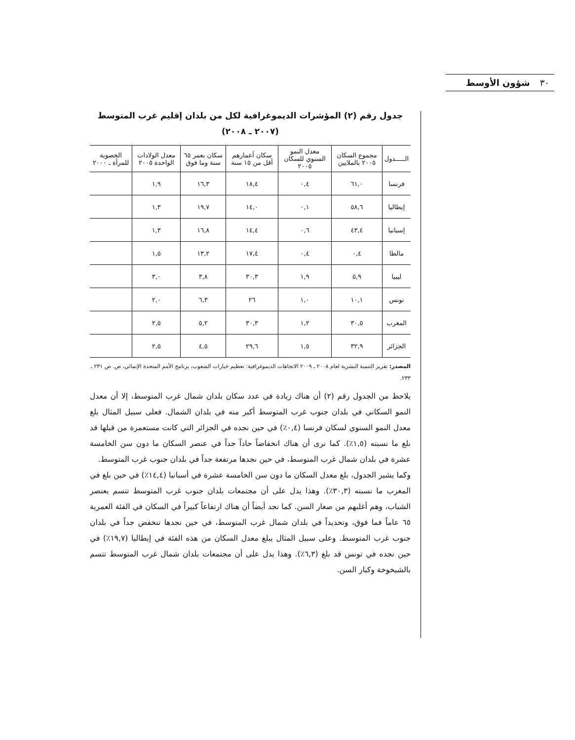٣٠ شؤون الأوسط
جدول رقم (٢) المؤشرات الديموغرافية لكل من بلدان إقليم غرب المتوسط
(٢٠٠٧ ـ ٢٠٠٨)
| الـــــدول | مجموع السكان ٢٠٠٥ بالملايين | معدل النمو السنوي للسكان ٢٠٠٥ | سكان أعمارهم أقل من ١٥ سنة | سكان بعمر ٦٥ سنة وما فوق | معدل الولادات الواحدة ٢٠٠٥ | الخصوبة للمرأة ـ ٢٠٠٠ |
| --- | --- | --- | --- | --- | --- | --- |
| فرنسا | ٦١,٠ | ٠,٤ | ١٨,٤ | ١٦,٣ | ١,٩ | |
| إيطاليا | ٥٨,٦ | ٠,١ | ١٤,٠ | ١٩,٧ | ١,٣ | |
| إسبانيا | ٤٣,٤ | ٠,٦ | ١٤,٤ | ١٦,٨ | ١,٣ | |
| مالطا | ٠,٤ | ٠,٤ | ١٧,٤ | ١٣,٢ | ١,٥ | |
| ليبيا | ٥,٩ | ١,٩ | ٣٠,٣ | ٣,٨ | ٣,٠ | |
| تونس | ١٠,١ | ١,٠ | ٢٦ | ٦,٣ | ٢,٠ | |
| المغرب | ٣٠,٥ | ١,٢ | ٣٠,٣ | ٥,٢ | ٢,٥ | |
| الجزائر | ٣٢,٩ | ١,٥ | ٢٩,٦ | ٤,٥ | ٢,٥ | |
المصدر: تقرير التنمية البشرية لعام ٢٠٠٨ ـ ٢٠٠٩ الاتجاهات الديموغرافية: تعظيم خيارات الشعوب، برنامج الأمم المتحدة الإنمائي، ص. ص ٢٣١ ـ ٢٣٣.
يلاحظ من الجدول رقم (٢) أن هناك زيادة في عدد سكان بلدان شمال غرب المتوسط، إلا أن معدل النمو السكاني في بلدان جنوب غرب المتوسط أكبر منه في بلدان الشمال. فعلى سبيل المثال بلغ معدل النمو السنوي لسكان فرنسا (٠,٤٪) في حين نجده في الجزائر التي كانت مستعمرة من قبلها قد بلغ ما نسبته (١,٥٪). كما نرى أن هناك انخفاضاً حاداً جداً في عنصر السكان ما دون سن الخامسة عشرة في بلدان شمال غرب المتوسط، في حين نجدها مرتفعة جداً في بلدان جنوب غرب المتوسط.
وكما يشير الجدول، بلغ معدل السكان ما دون سن الخامسة عشرة في أسبانيا (١٤,٤٪) في حين بلغ في المغرب ما نسبته (٣٠,٣٪). وهذا يدل على أن مجتمعات بلدان جنوب غرب المتوسط تتسم بعنصر الشباب، وهم أغلبهم من صغار السن. كما نجد أيضاً أن هناك ارتفاعاً كبيراً في السكان في الفئة العمرية ٦٥ عاماً فما فوق، وتحديداً في بلدان شمال غرب المتوسط، في حين نجدها تنخفض جداً في بلدان جنوب غرب المتوسط. وعلى سبيل المثال يبلغ معدل السكان من هذه الفئة في إيطاليا (١٩,٧٪) في حين نجده في تونس قد بلغ (٦,٣٪). وهذا يدل على أن مجتمعات بلدان شمال غرب المتوسط تتسم بالشيخوخة وكبار السن.